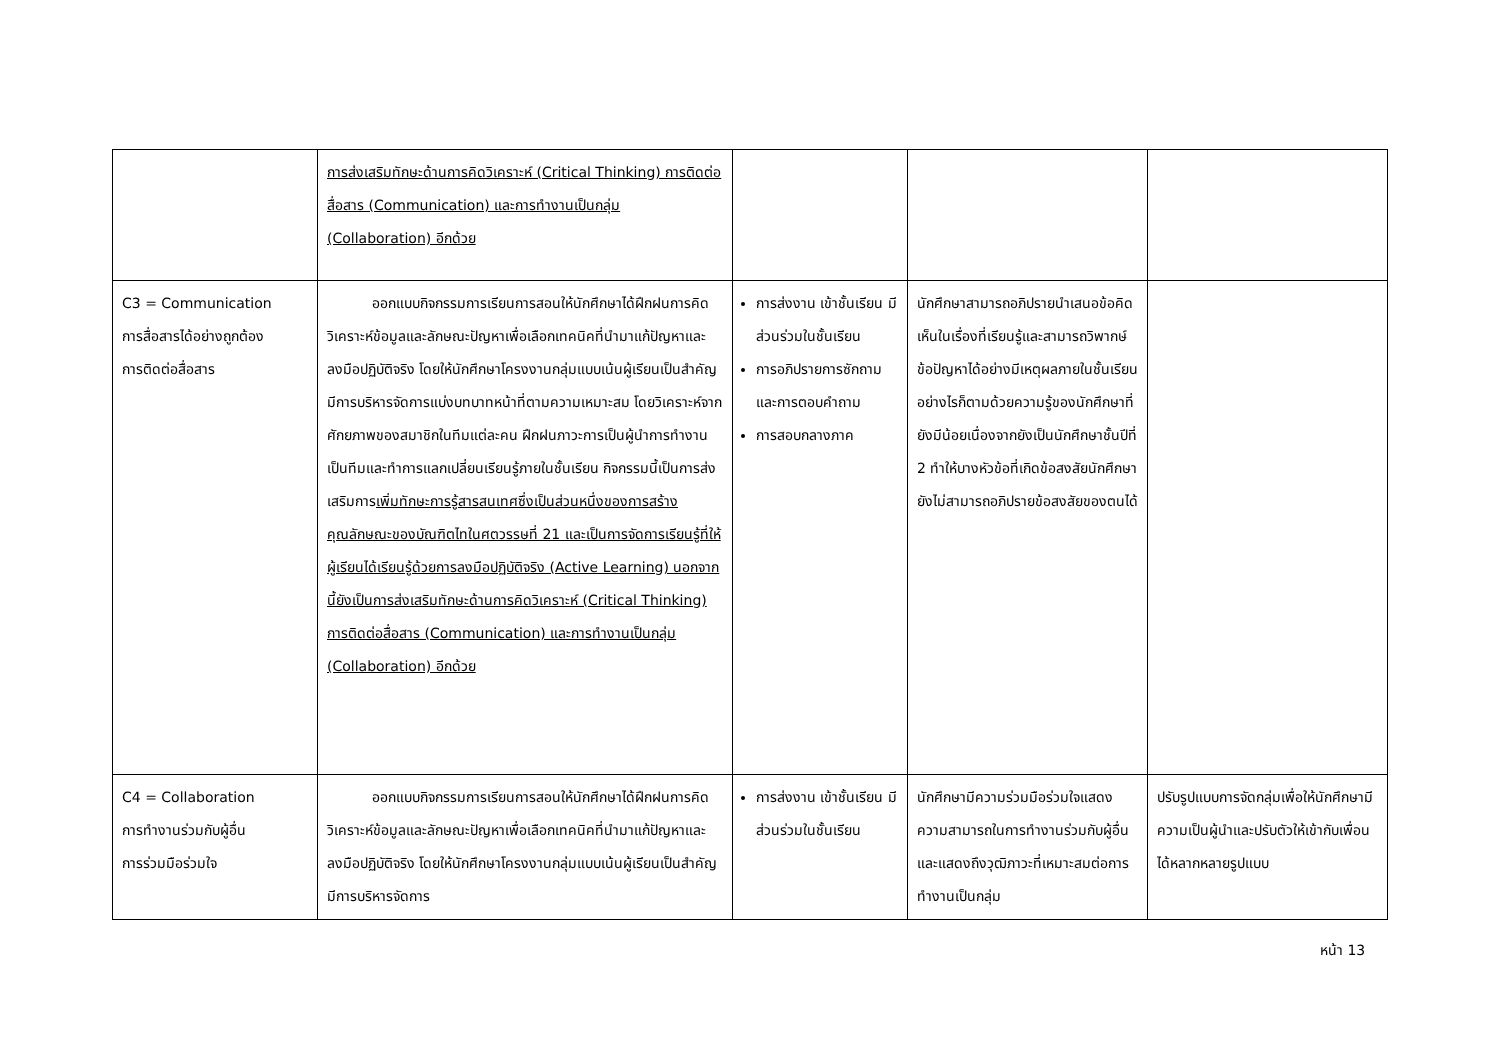| | การส่งเสริมทักษะด้านการคิดวิเคราะห์ (Critical Thinking) การติดต่อสื่อสาร (Communication) และการทำงานเป็นกลุ่ม (Collaboration) อีกด้วย | | | |
| C3 = Communication การสื่อสารได้อย่างถูกต้อง การติดต่อสื่อสาร | ออกแบบกิจกรรมการเรียนการสอนให้นักศึกษาได้ฝึกฝนการคิดวิเคราะห์ข้อมูลและลักษณะปัญหาเพื่อเลือกเทคนิคที่นำมาแก้ปัญหาและลงมือปฏิบัติจริง โดยให้นักศึกษาโครงงานกลุ่มแบบเน้นผู้เรียนเป็นสำคัญ มีการบริหารจัดการแบ่งบทบาทหน้าที่ตามความเหมาะสม โดยวิเคราะห์จากศักยภาพของสมาชิกในทีมแต่ละคน ฝึกฝนภาวะการเป็นผู้นำการทำงานเป็นทีมและทำการแลกเปลี่ยนเรียนรู้ภายในชั้นเรียน กิจกรรมนี้เป็นการส่งเสริมการ เพิ่มทักษะการรู้สารสนเทศซึ่งเป็นส่วนหนึ่งของการสร้างคุณลักษณะของบัณฑิตไทในศตวรรษที่ 21 และเป็นการจัดการเรียนรู้ที่ให้ผู้เรียนได้เรียนรู้ด้วยการลงมือปฏิบัติจริง (Active Learning) นอกจากนี้ยังเป็นการส่งเสริมทักษะด้านการคิดวิเคราะห์ (Critical Thinking) การติดต่อสื่อสาร (Communication) และการทำงานเป็นกลุ่ม (Collaboration) อีกด้วย | การส่งงาน เข้าชั้นเรียน มีส่วนร่วมในชั้นเรียน การอภิปรายการซักถามและการตอบคำถาม การสอบกลางภาค | นักศึกษาสามารถอภิปรายนำเสนอข้อคิดเห็นในเรื่องที่เรียนรู้และสามารถวิพากษ์ข้อปัญหาได้อย่างมีเหตุผลภายในชั้นเรียนอย่างไรก็ตามด้วยความรู้ของนักศึกษาที่ยังมีน้อยเนื่องจากยังเป็นนักศึกษาชั้นปีที่ 2 ทำให้บางหัวข้อที่เกิดข้อสงสัยนักศึกษายังไม่สามารถอภิปรายข้อสงสัยของตนได้ | |
| C4 = Collaboration การทำงานร่วมกับผู้อื่น การร่วมมือร่วมใจ | ออกแบบกิจกรรมการเรียนการสอนให้นักศึกษาได้ฝึกฝนการคิดวิเคราะห์ข้อมูลและลักษณะปัญหาเพื่อเลือกเทคนิคที่นำมาแก้ปัญหาและลงมือปฏิบัติจริง โดยให้นักศึกษาโครงงานกลุ่มแบบเน้นผู้เรียนเป็นสำคัญ มีการบริหารจัดการ | การส่งงาน เข้าชั้นเรียน มีส่วนร่วมในชั้นเรียน | นักศึกษามีความร่วมมือร่วมใจแสดงความสามารถในการทำงานร่วมกับผู้อื่นและแสดงถึงวุฒิภาวะที่เหมาะสมต่อการทำงานเป็นกลุ่ม | ปรับรูปแบบการจัดกลุ่มเพื่อให้นักศึกษามีความเป็นผู้นำและปรับตัวให้เข้ากับเพื่อนได้หลากหลายรูปแบบ |
หน้า 13